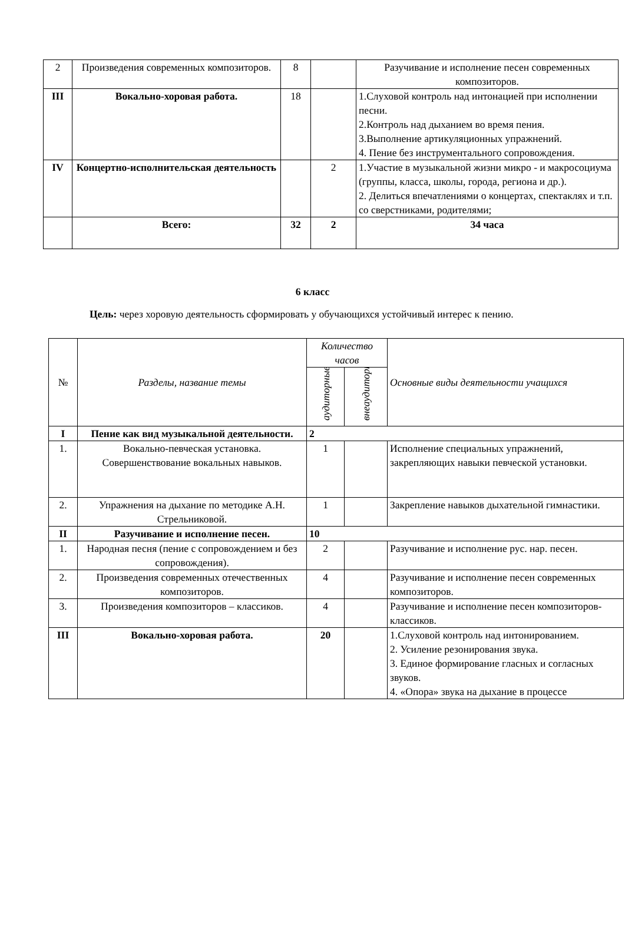| 2 | Произведения современных композиторов. | 8 | | Разучивание и исполнение песен современных композиторов. |
| III | Вокально-хоровая работа. | 18 | | 1.Слуховой контроль над интонацией при исполнении песни. 2.Контроль над дыханием во время пения. 3.Выполнение артикуляционных упражнений. 4. Пение без инструментального сопровождения. |
| IV | Концертно-исполнительская деятельность | | 2 | 1.Участие в музыкальной жизни микро - и макросоциума (группы, класса, школы, города, региона и др.). 2. Делиться впечатлениями о концертах, спектаклях и т.п. со сверстниками, родителями; |
| | Всего: | 32 | 2 | 34 часа |
6 класс
Цель: через хоровую деятельность сформировать у обучающихся устойчивый интерес к пению.
| № | Разделы, название темы | Количество часов | | Основные виды деятельности учащихся |
| | | аудиторные | внеаудиторные | |
| I | Пение как вид музыкальной деятельности. | 2 | | |
| 1. | Вокально-певческая установка. Совершенствование вокальных навыков. | 1 | | Исполнение специальных упражнений, закрепляющих навыки певческой установки. |
| 2. | Упражнения на дыхание по методике А.Н. Стрельниковой. | 1 | | Закрепление навыков дыхательной гимнастики. |
| II | Разучивание и исполнение песен. | 10 | | |
| 1. | Народная песня (пение с сопровождением и без сопровождения). | 2 | | Разучивание и исполнение рус. нар. песен. |
| 2. | Произведения современных отечественных композиторов. | 4 | | Разучивание и исполнение песен современных композиторов. |
| 3. | Произведения композиторов – классиков. | 4 | | Разучивание и исполнение песен композиторов-классиков. |
| III | Вокально-хоровая работа. | 20 | | 1.Слуховой контроль над интонированием. 2. Усиление резонирования звука. 3. Единое формирование гласных и согласных звуков. 4. «Опора» звука на дыхание в процессе |